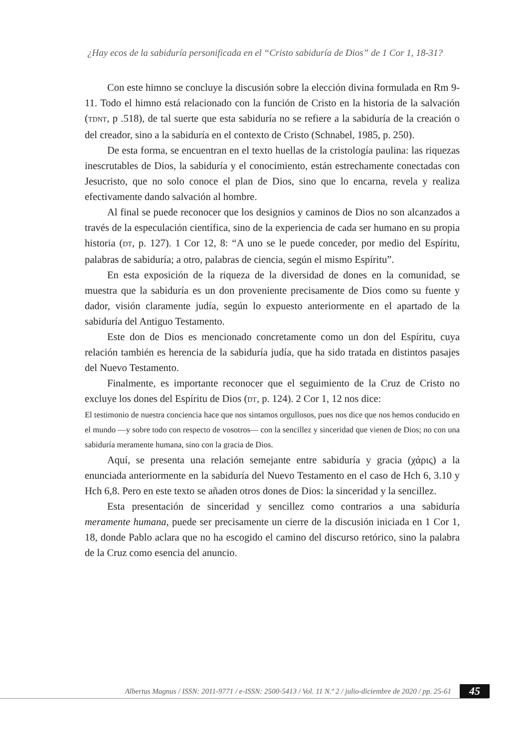¿Hay ecos de la sabiduría personificada en el “Cristo sabiduría de Dios” de 1 Cor 1, 18-31?
Con este himno se concluye la discusión sobre la elección divina formulada en Rm 9-11. Todo el himno está relacionado con la función de Cristo en la historia de la salvación (TDNT, p .518), de tal suerte que esta sabiduría no se refiere a la sabiduría de la creación o del creador, sino a la sabiduría en el contexto de Cristo (Schnabel, 1985, p. 250).
De esta forma, se encuentran en el texto huellas de la cristología paulina: las riquezas inescrutables de Dios, la sabiduría y el conocimiento, están estrechamente conectadas con Jesucristo, que no solo conoce el plan de Dios, sino que lo encarna, revela y realiza efectivamente dando salvación al hombre.
Al final se puede reconocer que los designios y caminos de Dios no son alcanzados a través de la especulación científica, sino de la experiencia de cada ser humano en su propia historia (DT, p. 127). 1 Cor 12, 8: “A uno se le puede conceder, por medio del Espíritu, palabras de sabiduría; a otro, palabras de ciencia, según el mismo Espíritu”.
En esta exposición de la riqueza de la diversidad de dones en la comunidad, se muestra que la sabiduría es un don proveniente precisamente de Dios como su fuente y dador, visión claramente judía, según lo expuesto anteriormente en el apartado de la sabiduría del Antiguo Testamento.
Este don de Dios es mencionado concretamente como un don del Espíritu, cuya relación también es herencia de la sabiduría judía, que ha sido tratada en distintos pasajes del Nuevo Testamento.
Finalmente, es importante reconocer que el seguimiento de la Cruz de Cristo no excluye los dones del Espíritu de Dios (DT, p. 124). 2 Cor 1, 12 nos dice:
El testimonio de nuestra conciencia hace que nos sintamos orgullosos, pues nos dice que nos hemos conducido en el mundo —y sobre todo con respecto de vosotros— con la sencillez y sinceridad que vienen de Dios; no con una sabiduría meramente humana, sino con la gracia de Dios.
Aquí, se presenta una relación semejante entre sabiduría y gracia (χάρις) a la enunciada anteriormente en la sabiduría del Nuevo Testamento en el caso de Hch 6, 3.10 y Hch 6,8. Pero en este texto se añaden otros dones de Dios: la sinceridad y la sencillez.
Esta presentación de sinceridad y sencillez como contrarios a una sabiduría meramente humana, puede ser precisamente un cierre de la discusión iniciada en 1 Cor 1, 18, donde Pablo aclara que no ha escogido el camino del discurso retórico, sino la palabra de la Cruz como esencia del anuncio.
Albertus Magnus / ISSN: 2011-9771 / e-ISSN: 2500-5413 / Vol. 11 N.º 2 / julio-diciembre de 2020 / pp. 25-61
45